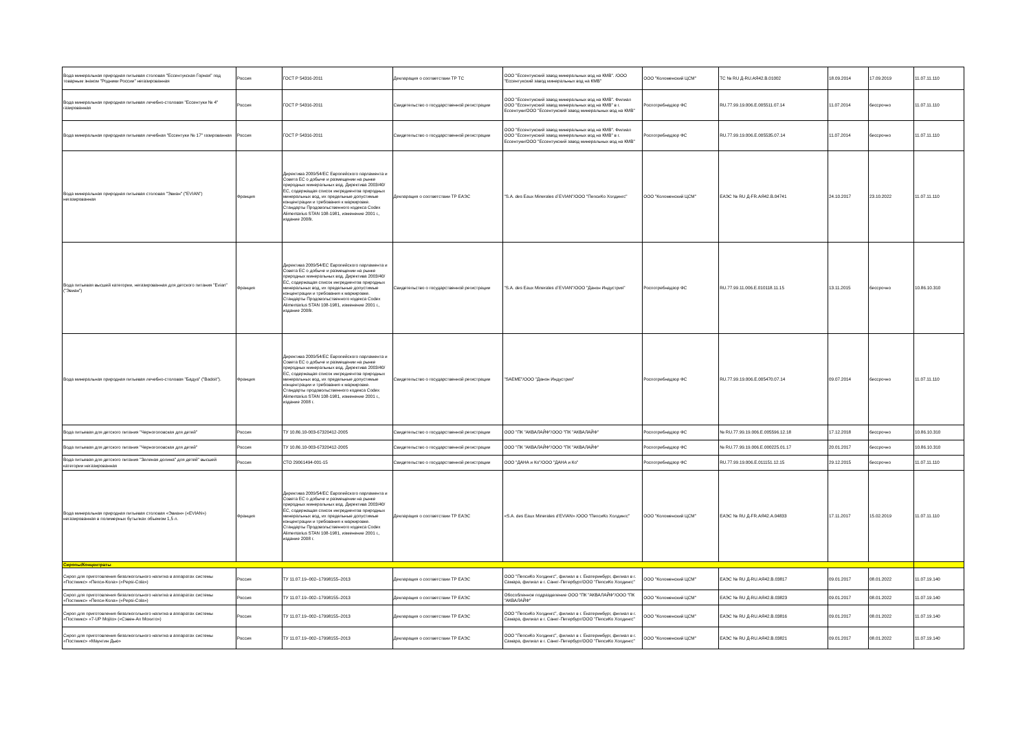| Вода минеральная природная питьевая столовая "Ессентукская Горная" под товарным знаком "Родники России" негазированная | Россия | ГОСТ Р 54316-2011 | Декларация о соответствии ТР ТС | ООО "Ессентукский завод минеральных вод на КМВ". /ООО "Ессентукский завод минеральных вод на КМВ" | ООО "Коломенский ЦСМ" | ТС № RU Д-RU.АЯ42.В.01002 | 18.09.2014 | 17.09.2019 | 11.07.11.110 |
| Вода минеральная природная питьевая лечебно-столовая "Ессентуки № 4" газированная | Россия | ГОСТ Р 54316-2011 | Свидетельство о государственной регистрации | ООО "Ессентукский завод минеральных вод на КМВ". Филиал ООО "Ессентукский завод минеральных вод на КМВ" в г. Ессентуки/ООО "Ессентукский завод минеральных вод на КМВ" | Роспотребнадзор ФС | RU.77.99.19.006.Е.005511.07.14 | 11.07.2014 | бессрочно | 11.07.11.110 |
| Вода минеральная природная питьевая лечебная "Ессентуки № 17" газированная | Россия | ГОСТ Р 54316-2011 | Свидетельство о государственной регистрации | ООО "Ессентукский завод минеральных вод на КМВ". Филиал ООО "Ессентукский завод минеральных вод на КМВ" в г. Ессентуки/ООО "Ессентукский завод минеральных вод на КМВ" | Роспотребнадзор ФС | RU.77.99.19.006.Е.005535.07.14 | 11.07.2014 | бессрочно | 11.07.11.110 |
| Вода минеральная природная питьевая столовая "Эвиан" ("EVIAN") негазированная | Франция | Директива 2009/54/ЕС Европейского парламента и Совета ЕС о добыче и размещении на рынке природных минеральных вод. Директива 2003/40/ЕС, содержащая список ингредиентов природных минеральных вод, их предельные допустимые концентрации и требования к маркировке. Стандарты Продовольственного кодекса Codex Alimentarius STAN 108-1981, изменение 2001 г., издание 2008г. | Декларация о соответствии ТР ЕАЭС | "S.A. des Eaux Minerales d`EVIAN"/ООО "ПепсиКо Холдингс" | ООО "Коломенский ЦСМ" | ЕАЭС № RU Д-FR.АЯ42.В.04741 | 24.10.2017 | 23.10.2022 | 11.07.11.110 |
| Вода питьевая высшей категории, негазированная для детского питания "Evian" ("Эвиан") | Франция | Директива 2009/54/ЕС Европейского парламента и Совета ЕС о добыче и размещении на рынке природных минеральных вод. Директива 2003/40/ЕС, содержащая список ингредиентов природных минеральных вод, их предельные допустимые концентрации и требования к маркировке. Стандарты Продовольственного кодекса Codex Alimentarius STAN 108-1981, изменение 2001 г., издание 2008г. | Свидетельство о государственной регистрации | "S.A. des Eaux Minerales d`EVIAN"/ООО "Данон Индустрия" | Роспотребнадзор ФС | RU.77.99.11.006.Е.010118.11.15 | 13.11.2015 | бессрочно | 10.86.10.310 |
| Вода минеральная природная питьевая лечебно-столовая "Бадуа" ("Badoit"). | Франция | Директива 2009/54/ЕС Европейского парламента и Совета ЕС о добыче и размещении на рынке природных минеральных вод. Директива 2003/40/ЕС, содержащая список ингредиентов природных минеральных вод, их предельные допустимые концентрации и требования к маркировке. Стандарты продовольственного кодекса Codex Alimentarius STAN 108-1981, изменение 2001 г., издание 2008 г. | Свидетельство о государственной регистрации | "SAEME"/ООО "Данон Индустрия" | Роспотребнадзор ФС | RU.77.99.19.006.Е.005470.07.14 | 09.07.2014 | бессрочно | 11.07.11.110 |
| Вода питьевая для детского питания "Черноголовская для детей" | Россия | ТУ 10.86.10-003-67320412-2005 | Свидетельство о государственной регистрации | ООО "ПК "АКВАЛАЙФ"/ООО "ПК "АКВАЛАЙФ" | Роспотребнадзор ФС | № RU.77.99.19.006.Е.005596.12.18 | 17.12.2018 | бессрочно | 10.86.10.310 |
| Вода питьевая для детского питания "Черноголовская для детей" | Россия | ТУ 10.86.10-003-67320412-2005 | Свидетельство о государственной регистрации | ООО "ПК "АКВАЛАЙФ"/ООО "ПК "АКВАЛАЙФ" | Роспотребнадзор ФС | № RU.77.99.19.006.Е.000225.01.17 | 20.01.2017 | бессрочно | 10.86.10.310 |
| Вода питьевая для детского питания "Зеленая долина" для детей" высшей категории негазированная | Россия | СТО 29061494-001-15 | Свидетельство о государственной регистрации | ООО "ДАНА и Ко"/ООО "ДАНА и Ко" | Роспотребнадзор ФС | RU.77.99.19.006.Е.011151.12.15 | 29.12.2015 | бессрочно | 11.07.11.110 |
| Вода минеральная природная питьевая столовая «Эвиан» («EVIAN») негазированная в полимерных бутылках объемом 1,5 л. | Франция | Директива 2009/54/ЕС Европейского парламента и Совета ЕС о добыче и размещении на рынке природных минеральных вод. Директива 2003/40/ЕС, содержащая список ингредиентов природных минеральных вод, их предельные допустимые концентрации и требования к маркировке. Стандарты Продовольственного кодекса Codex Alimentarius STAN 108-1981, изменение 2001 г., издание 2008 г. | Декларация о соответствии ТР ЕАЭС | «S.A. des Eaux Minerales d’EVIAN» /ООО "ПепсиКо Холдингс" | ООО "Коломенский ЦСМ" | ЕАЭС № RU Д-FR.АЯ42.А.04833 | 17.11.2017 | 15.02.2019 | 11.07.11.110 |
| Сиропы/Концентраты | | | | | | | | | |
| Сироп для приготовления безалкогольного напитка в аппаратах системы «Постмикс» «Пепси-Кола» («Pepsi-Cola») | Россия | ТУ 11.07.19–002–17998155–2013 | Декларация о соответствии ТР ЕАЭС | ООО "ПепсиКо Холдингс", филиал в г. Екатеринбург, филиал в г. Самара, филиал в г. Санкт-Петербург/ООО "ПепсиКо Холдингс" | ООО "Коломенский ЦСМ" | ЕАЭС № RU Д-RU.АЯ42.В.03817 | 09.01.2017 | 08.01.2022 | 11.07.19.140 |
| Сироп для приготовления безалкогольного напитка в аппаратах системы «Постмикс» «Пепси-Кола» («Pepsi-Cola») | Россия | ТУ 11.07.19–002–17998155–2013 | Декларация о соответствии ТР ЕАЭС | Обособленное подразделение ООО "ПК "АКВАЛАЙФ"/ООО "ПК "АКВАЛАЙФ" | ООО "Коломенский ЦСМ" | ЕАЭС № RU Д-RU.АЯ42.В.03823 | 09.01.2017 | 08.01.2022 | 11.07.19.140 |
| Сироп для приготовления безалкогольного напитка в аппаратах системы «Постмикс» «7-UP Mojito» («Сэвен-Ап Мохито») | Россия | ТУ 11.07.19–002–17998155–2013 | Декларация о соответствии ТР ЕАЭС | ООО "ПепсиКо Холдингс", филиал в г. Екатеринбург, филиал в г. Самара, филиал в г. Санкт-Петербург/ООО "ПепсиКо Холдингс" | ООО "Коломенский ЦСМ" | ЕАЭС № RU Д-RU.АЯ42.В.03816 | 09.01.2017 | 08.01.2022 | 11.07.19.140 |
| Сироп для приготовления безалкогольного напитка в аппаратах системы «Постмикс» «Маунтин Дью» | Россия | ТУ 11.07.19–002–17998155–2013 | Декларация о соответствии ТР ЕАЭС | ООО "ПепсиКо Холдингс", филиал в г. Екатеринбург, филиал в г. Самара, филиал в г. Санкт-Петербург/ООО "ПепсиКо Холдингс" | ООО "Коломенский ЦСМ" | ЕАЭС № RU Д-RU.АЯ42.В.03821 | 09.01.2017 | 08.01.2022 | 11.07.19.140 |